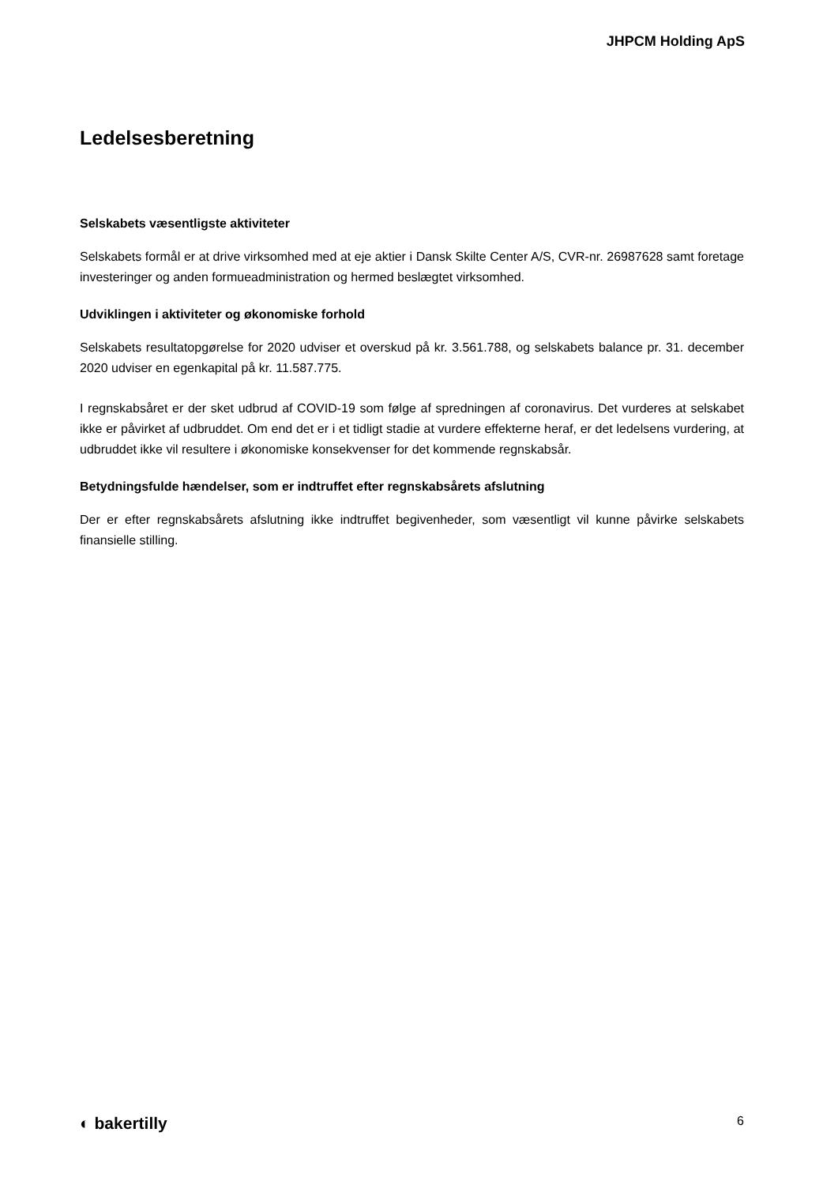JHPCM Holding ApS
Ledelsesberetning
Selskabets væsentligste aktiviteter
Selskabets formål er at drive virksomhed med at eje aktier i Dansk Skilte Center A/S, CVR-nr. 26987628 samt foretage investeringer og anden formueadministration og hermed beslægtet virksomhed.
Udviklingen i aktiviteter og økonomiske forhold
Selskabets resultatopgørelse for 2020 udviser et overskud på kr. 3.561.788, og selskabets balance pr. 31. december 2020 udviser en egenkapital på kr. 11.587.775.
I regnskabsåret er der sket udbrud af COVID-19 som følge af spredningen af coronavirus. Det vurderes at selskabet ikke er påvirket af udbruddet. Om end det er i et tidligt stadie at vurdere effekterne heraf, er det ledelsens vurdering, at udbruddet ikke vil resultere i økonomiske konsekvenser for det kommende regnskabsår.
Betydningsfulde hændelser, som er indtruffet efter regnskabsårets afslutning
Der er efter regnskabsårets afslutning ikke indtruffet begivenheder, som væsentligt vil kunne påvirke selskabets finansielle stilling.
◐ bakertilly 6